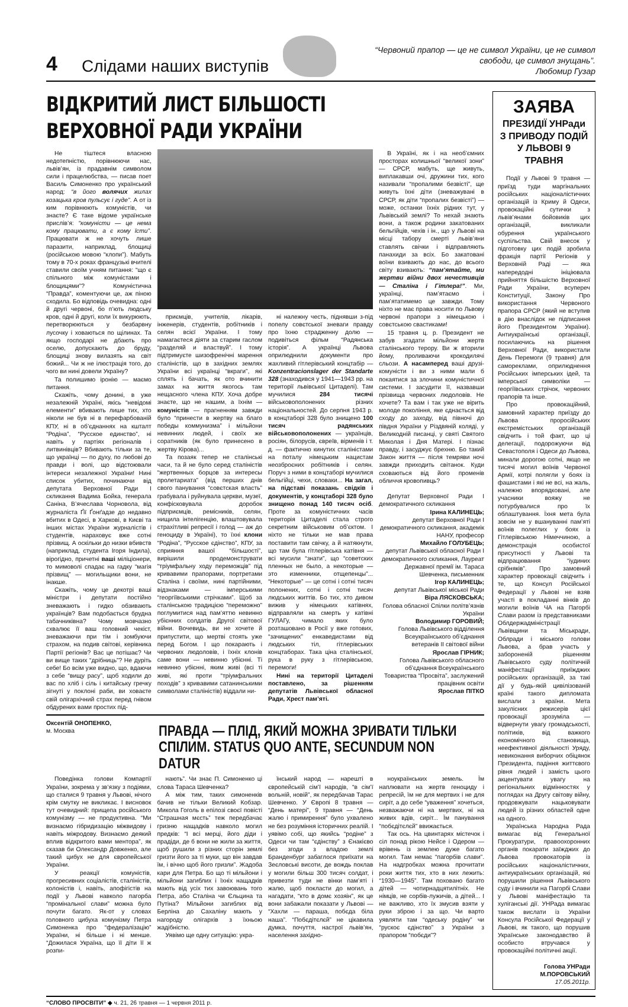4
Слідами наших виступів
“Червоний прапор — це не символ України, це не символ свободи, це символ знущань”.
Любомир Гузар
ВІДКРИТИЙ ЛИСТ БІЛЬШОСТІ ВЕРХОВНОЇ РАДИ УКРАЇНИ
Не тіштеся власною недотепністю, порівнюючи нас, львів’ян, із прадавнім символом сили і працелюбства, — писав поет Василь Симоненко про український народ: “в його волячих жилах козацька кров пульсує і гуде”. А от із ким порівнюють комуністів, чи знаєте? Є таке відоме українське прислів’я: “комуністи — це нема кому працювати, а є кому їсти”. Працювати ж не хочуть лише паразити, наприклад, блощиці (російською мовою “клопи”). Мабуть тому в 70-х роках французькі вчителі ставили своїм учням питання: “що є спільного між комуністами і блощицями”? Комуністична “Правда”, коментуючи це, аж піною сходила. Бо відповідь очевидна: одні й другі червоні, бо п’ють людську кров, одні й другі, коли їх викурюють, перетворюються у безбарвну лусочку і ховаються по щілинах. Та якщо господарі не дбають про оселю, допускають до бруду, блощиці знову вилазять на світ божий... Чи ж не ілюстрація того, до чого ви нині довели Україну?
Та полишимо іронію — маємо питання.
Скажіть, чому донині, в уже незалежній Україні, якісь “невідомі елементи” вбивають лише тих, хто ніколи не був ні в перефарбованій КПУ, ні в об’єднаннях на кшталт “Родіна”, “Русское единство”, ні навіть у партіях регіоналів і литвинівців? Вбивають тільки за те, що українці — по духу, по любові до правди і волі, що відстоювали інтереси незалежної України! Нині список убитих, починаючи від депутата Верховної Ради І скликання Вадима Бойка, генерала Саніна, В’ячеслава Чорновола, від журналіста Ґії Ґонґадзе до недавно вбитих в Одесі, в Харкові, в Києві та інших містах України журналістів і студентів, нараховує вже сотні прізвищ. А оскільки до низки вбивств (наприклад, студента Ігоря Індила), вірогідно, причетні ваші міліціонери, то мимоволі спадає на гадку “магія прізвищ” — могильщики вони, не інакше.
Скажіть, чому це декотрі ваші міністри і депутати постійно зневажають і гидко обзивають українців? Вам подобається брудна табачниківна? Чому мовчазно схвалює її ваш головний чекіст, зневажаючи при тім і зомбуючи страхом, на подив світові, керівника Партії регіонів? Вас це потішає? Чи ви вище таких “дрібниць”? Не дуріть себе! Бо всім уже видно, що, вдаючи з себе “вищу расу”, щоб ходили до вас по хліб і сіль і китайську гречку зігнуті у поклоні раби, ви ховаєте свій олігархічний страх перед гнівом обдурених вами простих під-
приємців, учителів, лікарів, інженерів, студентів, робітників і селян всієї України. І тому намагаєтеся діяти за старим гаслом “разделяй и властвуй”. І тому підтримуєте шизофренічні марення сталіністів, що в західних землях України всі українці “вкраги”, які сплять і бачать, як ото вчинити замах на життя якогось там нещасного члена КПУ. Хоча добре знаєте, що не нашим, а їхнім — комуністів — прагненням завжди було “принести в жертву на благо победы коммунизма” і мільйони невинних людей, і своїх же соратників (як було принесено в жертву Кірова)...
Та позаяк тепер не сталінські часи, та й не було серед сталіністів “жертвенных борцов за интересы пролетариата” (від перших днів свого панування “совєтская власть” грабувала і руйнувала церкви, музеї, конфісковувала доробок підприємців, ремісників, селян, нищила інтелігенцію, влаштовувала страхітливі репресії і голод — аж до геноциду в Україні), то їхні клони “Родіна”, “Русское єдінство”, КПУ, за сприяння вашої “більшості”, вирішили продемонструвати “тріумфальну ходу переможців” під кривавими прапорами, портретами Сталіна і своїми, нині партійними, відзнаками — імперськими “георгіївськими стрічками”. Щоб за сталінською традицією “переможно” поглумитися над пам’яттю невинно убієнних солдатів Другої світової війни. Вочевидь, ви не хочете й припустити, що мертві стоять уже перед Богом. І що покарають і червоних людоловів, і їхніх клонів саме вони — невинно убієнні. Ті невинно убієнні, яким живі (всі ті живі, які проти “тріумфальних походів” з кривавими сатанинськими символами сталіністів) віддали ни-
ні належну честь, піднявши з-під попелу совєтської зневаги правду про їхню страдженну долю — подивіться фільм “Радянська історія”. А українці Львова оприлюднили документи про жахливий гітлерівський концтабір — Konzentracionslager der Standarte 328 (знаходився у 1941—1943 рр. на території львівської Цитаделі). Там мучилися 284 тисячі військовополонених різних національностей. До серпня 1943 р. в концтаборі 328 було знищено 100 тисяч радянських військовополонених — українців, росіян, білорусів, євреїв, вірменів і т. д. — фактично кинутих сталіністами на поталу німецьким нацистам неозброєних робітників і селян. Поруч з ними в концтаборі мучилися бельгійці, чехи, словаки... На загал, на підставі показань свідків і документів, у концтаборі 328 було знищено понад 140 тисяч осіб. Проте за комуністичних часів територія Цитаделі стала строго секретним військовим об’єктом. І ніхто не тільки не мав права поставити там свічку, а й натякнути, що там була гітлерівська катівня — всі мусили “знати”, що “советских пленных не было, а некоторые — это изменники, отщепенцы”... “Некоторые” — це сотні і сотні тисяч полонених, сотні і сотні тисяч людських життів. Бо тих, хто дивом вижив у німецьких катівнях, відправляли на смерть у катівні ГУЛАГу, чимало яких було розташовано в Росії у вже готових, “зачищених” енкаведистами від людських тіл, гітлерівських концтаборах. Така ціна сталінської, рука в руку з гітлерівською, перемоги!
Нині на території Цитаделі поставлено, за рішенням депутатів Львівської обласної Ради, Хрест пам’яті.
В Україні, як і на необ’ємних просторах колишньої “великої зони” — СРСР, мабуть, ще живуть, виплакавши очі, дружини тих, кого називали “пропалими безвісті”, ще живуть їхні діти (зневажувані в СРСР, як діти “пропалих безвісті”) — може, останки їхніх рідних тут, у Львівській землі? То нехай знають вони, а також родини закатованих бельгійців, чехів і ін., що у Львові на місці табору смерті львів’яни ставлять свічки і відправляють панахиди за всіх. Бо закатовані воїни взивають до нас, до всього світу взивають: “пам’ятайте, ми жертви війни двох нечестивців — Сталіна і Гітлера!”. Ми, українці, пам’ятаємо і пам’ятатимемо це завжди. Тому ніхто не має права носити по Львову червоні прапори з німецькою і совєтською свастиками!
15 травня ц. р. Президент не забув згадати мільйони жертв сталінського терору. Ви ж вторили йому, проливаючи крокодилячі сльози. А насамперед ваші друзі-комуністи і ви з ними мали б покаятися за злочини комуністичної системи. І засудити її, назвавши прізвища червоних людоловів. Не хочете? Та вам і так уже не вірить молоде покоління, яке єднається від сходу до заходу, від півночі до півдня України у Різдвяній коляді, у Великодній писанці, у святі Святого Миколая і Дня Матері. І пізнає правду, і засуджує брехню. Бо такий Закон життя — після темряви ночі завжди приходить світанок. Куди сховаються від його променів обличчя кровопивць?
Депутат Верховної Ради І демократичного скликання
Ірина КАЛИНЕЦЬ;
депутат Верховної Ради І демократичного скликання, академік НАНУ, професор
Михайло ГОЛУБЕЦЬ;
депутат Львівської обласної Ради І демократичного скликання, Лауреат Державної премії ім. Тараса Шевченка, письменник
Ігор КАЛИНЕЦЬ;
депутат Львівської міської Ради
Віра ЛЯСКОВСЬКА;
Голова обласної Спілки політв’язнів України
Володимир ГОРОВИЙ;
Голова Львівського відділення Всеукраїнського об’єднання ветеранів ІІ світової війни
Ярослав ГІРНИК;
Голова Львівського обласного об’єднання Всеукраїнського Товариства “Просвіта”, заслужений працівник освіти
Ярослав ПІТКО
Оксентій ОНОПЕНКО,
м. Москва
ПРАВДА — ПЛІД, ЯКИЙ МОЖНА ЗРИВАТИ ТІЛЬКИ СПІЛИМ. STATUS QUO ANTE, SECUNDUM NON DATUR
Поведінка голови Компартії України, зокрема у зв’язку з подіями, що сталися 9 травня у Львові, нічого крім смутку не викликає. І висновок тут очевидний: прищепа російського комунізму — не продуктивна. “Ми визнаємо гібридизацію міжвидову і навіть міжродову. Визнаємо деякий вплив відкритого вами ментора”, як сказав би Олександр Довженко, але такий цибух не для європейської України.
У реакції комуністів, прогресивних соціалістів, сталіністів, колоністів і, навіть, апофігістів на події у Львові навколо пагорба “промінальної слави” можна було почути багато. Як-от у словах головного цибуха комунізму Петра Симоненка про “федералізацію” України, ні більше і ні менше. “Дожилася Україна, що її діти її ж розпи-
нають”. Чи знає П. Симоненко ці слова Тараса Шевченка?
А між тим, таких симоненків бачив не тільки Великий Кобзар. Микола Гоголь в епілозі своєї повісті “Страшная мєсть” теж передбачає гризню нащадків навколо могил предків: “І всі мерці, його діди і прадіди, де б вони не жили за життя, щоб рушили з різних сторін землі гризти його за ті муки, що він завдав їм, і вічно щоб його гризли”. Жадоба кари для Петра. Бо що ті мільйони і мільйони загиблих і їхніх нащадків мають від усіх тих завоювань того Петра, або Сталіна чи Єльцина та Путіна? Мільйони загиблих від Берліна до Сахаліну мають у нагороду олігархів з їхньою жадібністю.
Уявімо ще одну ситуацію: укра-
їнський народ — нарешті в європейській сім’ї народів, “в сім’ї вольній, новій”, як передбачав Тарас Шевченко. У Європі 8 травня — “День матері”, 9 травня — “День жалю і примирення” було ухвалено не без розуміння історичних реалій. І уявімо собі, що якийсь “родіне” з Одеси чи там “єдінству” з Єнакієво без згоди з владою землі Бранденбург забаглося приїхати на Зеєловські висоти, де вождь поклав у могили більш 300 тисяч солдат, і привезти туди не вінки пам’яті і жалю, щоб покласти до могил, а нагадати, “кто в домє хозяін”, як це вони забажали показати у Львові — “Хахли — параша, побєда біла наша”. “Побєдітєлєй” не цікавила думка, почуття, настрої львів’ян, населення західно-
ноукраїнських земель. Їм наплювати на жертв геноциду і репресій, їм не для мертвих і не для сиріт, а до себе “уваження” хочеться, незважаючи ні на мертвих, ні на живих вдів, сиріт... Їм панування “побєдітєлєй” ввижається.
Так ось. На цвинтарях містечок і сіл понад рікою Нейсе і Одером — врівень із землею дуже багато могил. Там немає “пагорбів слави”. На надгробках можна прочитати роки життя тих, хто в них лежить: “1930—1945”. Там поховано багато дітей — чотирнадцятилітніх. Не німців, не сорбів-лужичів, а дітей... І не важливо, хто їх змусив взяти у руки зброю і за що. Чи варто уявляти там “одеську родіну” чи “рускоє єдінство” з України з прапором “побєди”?
ЗАЯВА
ПРЕЗИДІЇ УНРади
З ПРИВОДУ ПОДІЙ
У ЛЬВОВІ 9 ТРАВНЯ
Події у Львові 9 травня — приїзд туди маргінальних російських націоналістичних організацій із Криму й Одеси, провокаційні сутички з львів’янами бойовиків цих організацій, викликали обурення українського суспільства. Свій внесок у підготовку цих подій зробила фракція партії Регіонів у Верховній Раді — яка напередодні ініціювала прийняття більшістю Верховної Ради України, всупереч Конституції, Закону Про використання Червоного прапора СРСР (який не вступив в дію внаслідок не підписання його Президентом України). Антиукраїнські організації, посилаючись на рішення Верховної Ради, використали День Перемоги (9 травня) для самореклами, оприлюднення Російських імперських ідей, та імперської символіки — георгіївських стрічок, червоних прапорів та інше.
Про провокаційний, замовний характер приїзду до Львова проросійських екстремістських організацій свідчить і той факт, що ці делегації, подорожуючи від Севастополя і Одеси до Львова, минали дорогою сотні, якщо не тисячі могил воїнів Червоної Армії, котрі полягли у боях із фашистами і які не всі, на жаль, належно впорядковані, але учасники вояжу не потурбувалися про їх облаштування. Їхня мета була зовсім не у вшануванні пам’яті воїнів полеглих у боях із Гітлерівською Німеччиною, а демонстрація особистої присутності у Львові та відпрацювання “іудиних срібняків”. Про замовний характер провокації свідчить і те, що Консул Російської Федерації у Львові не взяв участі в покладанні вінків до могили воїнів ЧА на Пагорбі Слави разом із представниками Облдержадміністрації Львівщини та Міськради, Облради і міського голови Львова, а брав участь у забороненій рішенням Львівського суду політичній маніфестації приїжджих російських організацій, за такі дії у будь-якій цивілізованій країні такого дипломата вислали з країни. Мета закулісних режисерів цієї провокації зрозуміла — відвернути увагу громадськості, політиків, від важкого економічного становища, неефективної діяльності Уряду, невиконання виборчих обіцянок Президента, падіння життєвого рівня людей і замість цього акцентувати увагу на регіональних відмінностях у поглядах на Другу світову війну, продовжувати нацьковувати людей із різних областей одне на одного.
Українська Народна Рада вимагає від Генеральної Прокуратури, правоохоронних органів покарати заїжджих до Львова провокаторів із російських націоналістичних, антиукраїнських організацій, які порушили рішення Львівського суду і вчинили на Пагорбі Слави у Львові маніфестацію та хуліганські дії. УНРада вимагає також вислати із України Консула Російської Федерації у Львові, як такого, що порушив Українське законодавство й особисто втручався у провокаційні політичні акції.
Голова УНРади
М.ПОРОВСЬКИЙ
17.05.2011р.
“СЛОВО ПРОСВІТИ” ◆ ч. 21, 26 травня — 1 червня 2011 р.